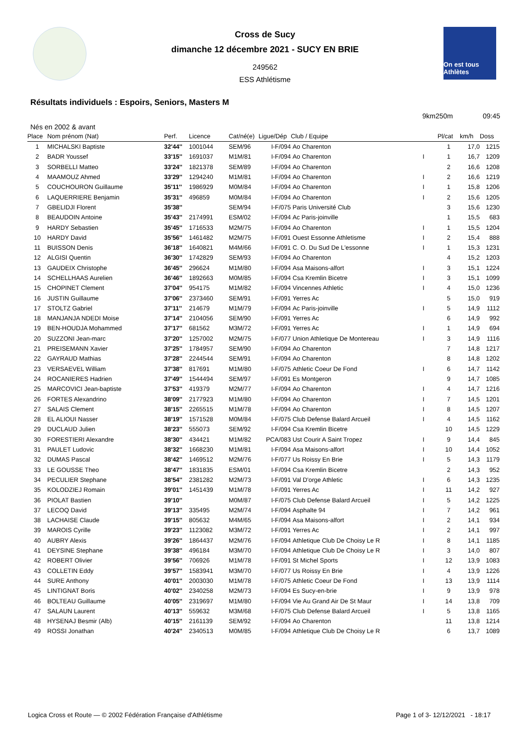Cross de Sucy
dimanche 12 décembre 2021 - SUCY EN BRIE
249562
ESS Athlétisme
On est tous Athlètes
Résultats individuels : Espoirs, Seniors, Masters M
9km250m 09:45
Nés en 2002 & avant
| Place | Nom prénom (Nat) | Perf. | Licence | Cat/né(e) | Ligue/Dép | Club / Equipe | | Pl/cat | km/h | Doss |
| --- | --- | --- | --- | --- | --- | --- | --- | --- | --- | --- |
| 1 | MICHALSKI Baptiste | 32'44'' | 1001044 | SEM/96 | I-F/094 | Ao Charenton | | 1 | 17,0 | 1215 |
| 2 | BADR Youssef | 33'15'' | 1691037 | M1M/81 | I-F/094 | Ao Charenton | I | 1 | 16,7 | 1209 |
| 3 | SORBELLI Matteo | 33'24'' | 1821378 | SEM/89 | I-F/094 | Ao Charenton | | 2 | 16,6 | 1208 |
| 4 | MAAMOUZ Ahmed | 33'29'' | 1294240 | M1M/81 | I-F/094 | Ao Charenton | I | 2 | 16,6 | 1219 |
| 5 | COUCHOURON Guillaume | 35'11'' | 1986929 | M0M/84 | I-F/094 | Ao Charenton | I | 1 | 15,8 | 1206 |
| 6 | LAQUERRIERE Benjamin | 35'31'' | 496859 | M0M/84 | I-F/094 | Ao Charenton | I | 2 | 15,6 | 1205 |
| 7 | GBELIDJI Florent | 35'38'' | | SEM/94 | I-F/075 | Paris Université Club | | 3 | 15,6 | 1230 |
| 8 | BEAUDOIN Antoine | 35'43'' | 2174991 | ESM/02 | I-F/094 | Ac Paris-joinville | | 1 | 15,5 | 683 |
| 9 | HARDY Sebastien | 35'45'' | 1716533 | M2M/75 | I-F/094 | Ao Charenton | I | 1 | 15,5 | 1204 |
| 10 | HARDY David | 35'56'' | 1461482 | M2M/75 | I-F/091 | Ouest Essonne Athletisme | I | 2 | 15,4 | 888 |
| 11 | BUISSON Denis | 36'18'' | 1640821 | M4M/66 | I-F/091 | C. O. Du Sud De L'essonne | I | 1 | 15,3 | 1231 |
| 12 | ALGISI Quentin | 36'30'' | 1742829 | SEM/93 | I-F/094 | Ao Charenton | | 4 | 15,2 | 1203 |
| 13 | GAUDEIX Christophe | 36'45'' | 296624 | M1M/80 | I-F/094 | Asa Maisons-alfort | I | 3 | 15,1 | 1224 |
| 14 | SCHELLHAAS Aurelien | 36'46'' | 1892663 | M0M/85 | I-F/094 | Csa Kremlin Bicetre | I | 3 | 15,1 | 1099 |
| 15 | CHOPINET Clement | 37'04'' | 954175 | M1M/82 | I-F/094 | Vincennes Athletic | I | 4 | 15,0 | 1236 |
| 16 | JUSTIN Guillaume | 37'06'' | 2373460 | SEM/91 | I-F/091 | Yerres Ac | | 5 | 15,0 | 919 |
| 17 | STOLTZ Gabriel | 37'11'' | 214679 | M1M/79 | I-F/094 | Ac Paris-joinville | I | 5 | 14,9 | 1112 |
| 18 | MANJANJA NDEDI Moise | 37'14'' | 2104056 | SEM/90 | I-F/091 | Yerres Ac | | 6 | 14,9 | 992 |
| 19 | BEN-HOUDJA Mohammed | 37'17'' | 681562 | M3M/72 | I-F/091 | Yerres Ac | I | 1 | 14,9 | 694 |
| 20 | SUZZONI Jean-marc | 37'20'' | 1257002 | M2M/75 | I-F/077 | Union Athletique De Montereau | I | 3 | 14,9 | 1116 |
| 21 | PREISEMANN Xavier | 37'25'' | 1784957 | SEM/90 | I-F/094 | Ao Charenton | | 7 | 14,8 | 1217 |
| 22 | GAYRAUD Mathias | 37'28'' | 2244544 | SEM/91 | I-F/094 | Ao Charenton | | 8 | 14,8 | 1202 |
| 23 | VERSAEVEL William | 37'38'' | 817691 | M1M/80 | I-F/075 | Athletic Coeur De Fond | I | 6 | 14,7 | 1142 |
| 24 | ROCANIERES Hadrien | 37'49'' | 1544494 | SEM/97 | I-F/091 | Es Montgeron | | 9 | 14,7 | 1085 |
| 25 | MARCOVICI Jean-baptiste | 37'53'' | 419379 | M2M/77 | I-F/094 | Ao Charenton | I | 4 | 14,7 | 1216 |
| 26 | FORTES Alexandrino | 38'09'' | 2177923 | M1M/80 | I-F/094 | Ao Charenton | I | 7 | 14,5 | 1201 |
| 27 | SALAIS Clement | 38'15'' | 2265515 | M1M/78 | I-F/094 | Ao Charenton | I | 8 | 14,5 | 1207 |
| 28 | EL ALIOUI Nasser | 38'19'' | 1571528 | M0M/84 | I-F/075 | Club Defense Balard Arcueil | I | 4 | 14,5 | 1162 |
| 29 | DUCLAUD Julien | 38'23'' | 555073 | SEM/92 | I-F/094 | Csa Kremlin Bicetre | | 10 | 14,5 | 1229 |
| 30 | FORESTIERI Alexandre | 38'30'' | 434421 | M1M/82 | PCA/083 | Ust Courir A Saint Tropez | I | 9 | 14,4 | 845 |
| 31 | PAULET Ludovic | 38'32'' | 1668230 | M1M/81 | I-F/094 | Asa Maisons-alfort | I | 10 | 14,4 | 1052 |
| 32 | DUMAS Pascal | 38'42'' | 1469512 | M2M/76 | I-F/077 | Us Roissy En Brie | I | 5 | 14,3 | 1179 |
| 33 | LE GOUSSE Theo | 38'47'' | 1831835 | ESM/01 | I-F/094 | Csa Kremlin Bicetre | | 2 | 14,3 | 952 |
| 34 | PECULIER Stephane | 38'54'' | 2381282 | M2M/73 | I-F/091 | Val D'orge Athletic | I | 6 | 14,3 | 1235 |
| 35 | KOLODZIEJ Romain | 39'01'' | 1451439 | M1M/78 | I-F/091 | Yerres Ac | I | 11 | 14,2 | 927 |
| 36 | PIOLAT Bastien | 39'10'' | | M0M/87 | I-F/075 | Club Defense Balard Arcueil | I | 5 | 14,2 | 1225 |
| 37 | LECOQ David | 39'13'' | 335495 | M2M/74 | I-F/094 | Asphalte 94 | I | 7 | 14,2 | 961 |
| 38 | LACHAISE Claude | 39'15'' | 805632 | M4M/65 | I-F/094 | Asa Maisons-alfort | I | 2 | 14,1 | 934 |
| 39 | MAROIS Cyrille | 39'23'' | 1123082 | M3M/72 | I-F/091 | Yerres Ac | I | 2 | 14,1 | 997 |
| 40 | AUBRY Alexis | 39'26'' | 1864437 | M2M/76 | I-F/094 | Athletique Club De Choisy Le R | I | 8 | 14,1 | 1185 |
| 41 | DEYSINE Stephane | 39'38'' | 496184 | M3M/70 | I-F/094 | Athletique Club De Choisy Le R | I | 3 | 14,0 | 807 |
| 42 | ROBERT Olivier | 39'56'' | 706926 | M1M/78 | I-F/091 | St Michel Sports | I | 12 | 13,9 | 1083 |
| 43 | COLLETIN Eddy | 39'57'' | 1583941 | M3M/70 | I-F/077 | Us Roissy En Brie | I | 4 | 13,9 | 1226 |
| 44 | SURE Anthony | 40'01'' | 2003030 | M1M/78 | I-F/075 | Athletic Coeur De Fond | I | 13 | 13,9 | 1114 |
| 45 | LINTIGNAT Boris | 40'02'' | 2340258 | M2M/73 | I-F/094 | Es Sucy-en-brie | I | 9 | 13,9 | 978 |
| 46 | BOLTEAU Guillaume | 40'05'' | 2319697 | M1M/80 | I-F/094 | Vie Au Grand Air De St Maur | I | 14 | 13,8 | 709 |
| 47 | SALAUN Laurent | 40'13'' | 559632 | M3M/68 | I-F/075 | Club Defense Balard Arcueil | I | 5 | 13,8 | 1165 |
| 48 | HYSENAJ Besmir (Alb) | 40'15'' | 2161139 | SEM/92 | I-F/094 | Ao Charenton | | 11 | 13,8 | 1214 |
| 49 | ROSSI Jonathan | 40'24'' | 2340513 | M0M/85 | I-F/094 | Athletique Club De Choisy Le R | | 6 | 13,7 | 1089 |
Logica Cross et Route — © 2002 Fédération Française d'Athlétisme Page 1 of 3- 12/12/2021 - 18:17